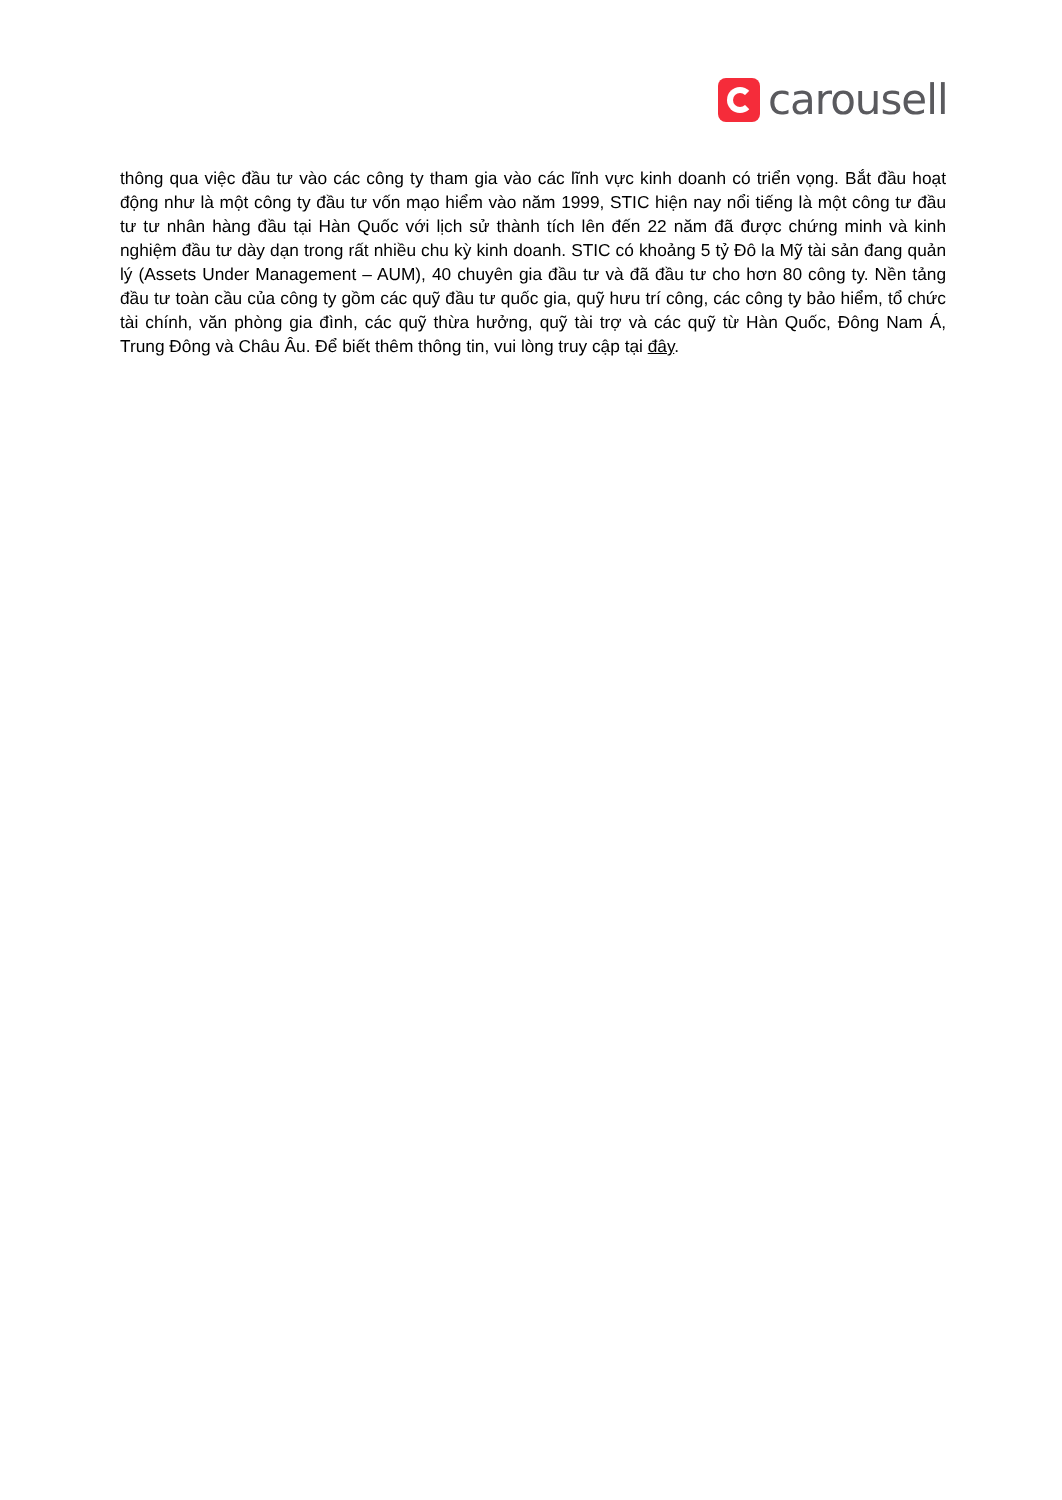carousell
thông qua việc đầu tư vào các công ty tham gia vào các lĩnh vực kinh doanh có triển vọng. Bắt đầu hoạt động như là một công ty đầu tư vốn mạo hiểm vào năm 1999, STIC hiện nay nổi tiếng là một công tư đầu tư tư nhân hàng đầu tại Hàn Quốc với lịch sử thành tích lên đến 22 năm đã được chứng minh và kinh nghiệm đầu tư dày dạn trong rất nhiều chu kỳ kinh doanh. STIC có khoảng 5 tỷ Đô la Mỹ tài sản đang quản lý (Assets Under Management – AUM), 40 chuyên gia đầu tư và đã đầu tư cho hơn 80 công ty. Nền tảng đầu tư toàn cầu của công ty gồm các quỹ đầu tư quốc gia, quỹ hưu trí công, các công ty bảo hiểm, tổ chức tài chính, văn phòng gia đình, các quỹ thừa hưởng, quỹ tài trợ và các quỹ từ Hàn Quốc, Đông Nam Á, Trung Đông và Châu Âu. Để biết thêm thông tin, vui lòng truy cập tại đây.